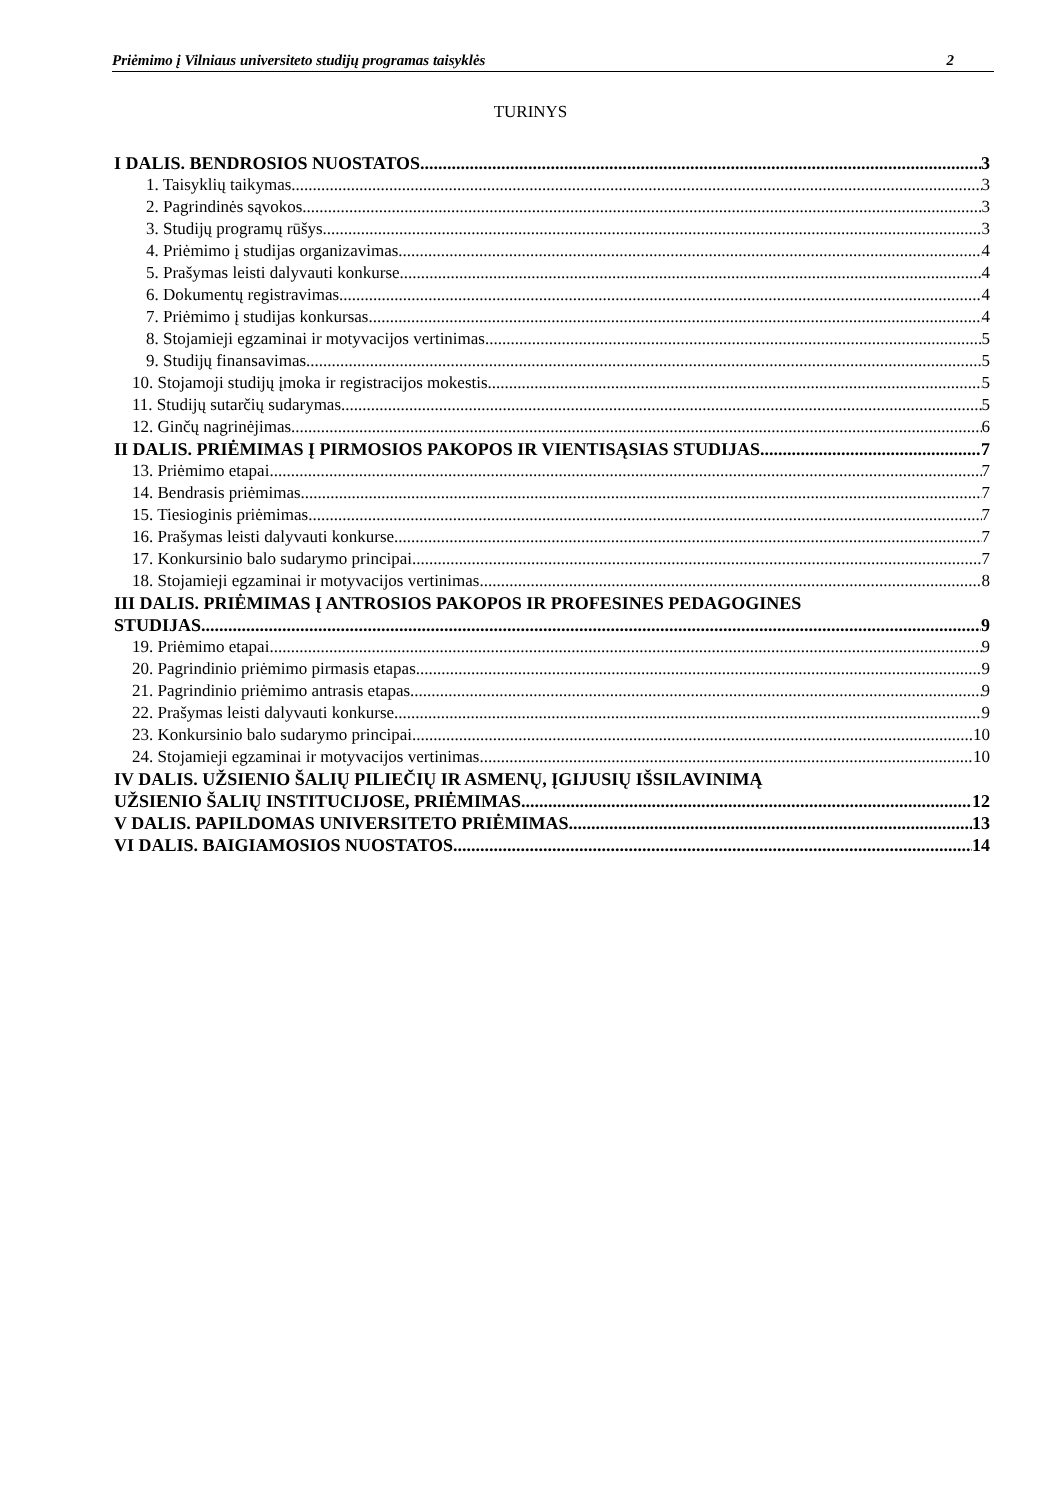Priėmimo į Vilniaus universiteto studijų programas taisyklės 2
TURINYS
I DALIS. BENDROSIOS NUOSTATOS 3
1. Taisyklių taikymas 3
2. Pagrindinės sąvokos 3
3. Studijų programų rūšys 3
4. Priėmimo į studijas organizavimas 4
5. Prašymas leisti dalyvauti konkurse 4
6. Dokumentų registravimas 4
7. Priėmimo į studijas konkursas 4
8. Stojamieji egzaminai ir motyvacijos vertinimas 5
9. Studijų finansavimas 5
10. Stojamoji studijų įmoka ir registracijos mokestis 5
11. Studijų sutarčių sudarymas 5
12. Ginčų nagrinėjimas 6
II DALIS. PRIĖMIMAS Į PIRMOSIOS PAKOPOS IR VIENTISĄSIAS STUDIJAS 7
13. Priėmimo etapai 7
14. Bendrasis priėmimas 7
15. Tiesioginis priėmimas 7
16. Prašymas leisti dalyvauti konkurse 7
17. Konkursinio balo sudarymo principai 7
18. Stojamieji egzaminai ir motyvacijos vertinimas 8
III DALIS. PRIĖMIMAS Į ANTROSIOS PAKOPOS IR PROFESINES PEDAGOGINES
STUDIJAS 9
19. Priėmimo etapai 9
20. Pagrindinio priėmimo pirmasis etapas 9
21. Pagrindinio priėmimo antrasis etapas 9
22. Prašymas leisti dalyvauti konkurse 9
23. Konkursinio balo sudarymo principai 10
24. Stojamieji egzaminai ir motyvacijos vertinimas 10
IV DALIS. UŽSIENIO ŠALIŲ PILIEČIŲ IR ASMENŲ, ĮGIJUSIŲ IŠSILAVINIMĄ
UŽSIENIO ŠALIŲ INSTITUCIJOSE, PRIĖMIMAS 12
V DALIS. PAPILDOMAS UNIVERSITETO PRIĖMIMAS 13
VI DALIS. BAIGIAMOSIOS NUOSTATOS 14